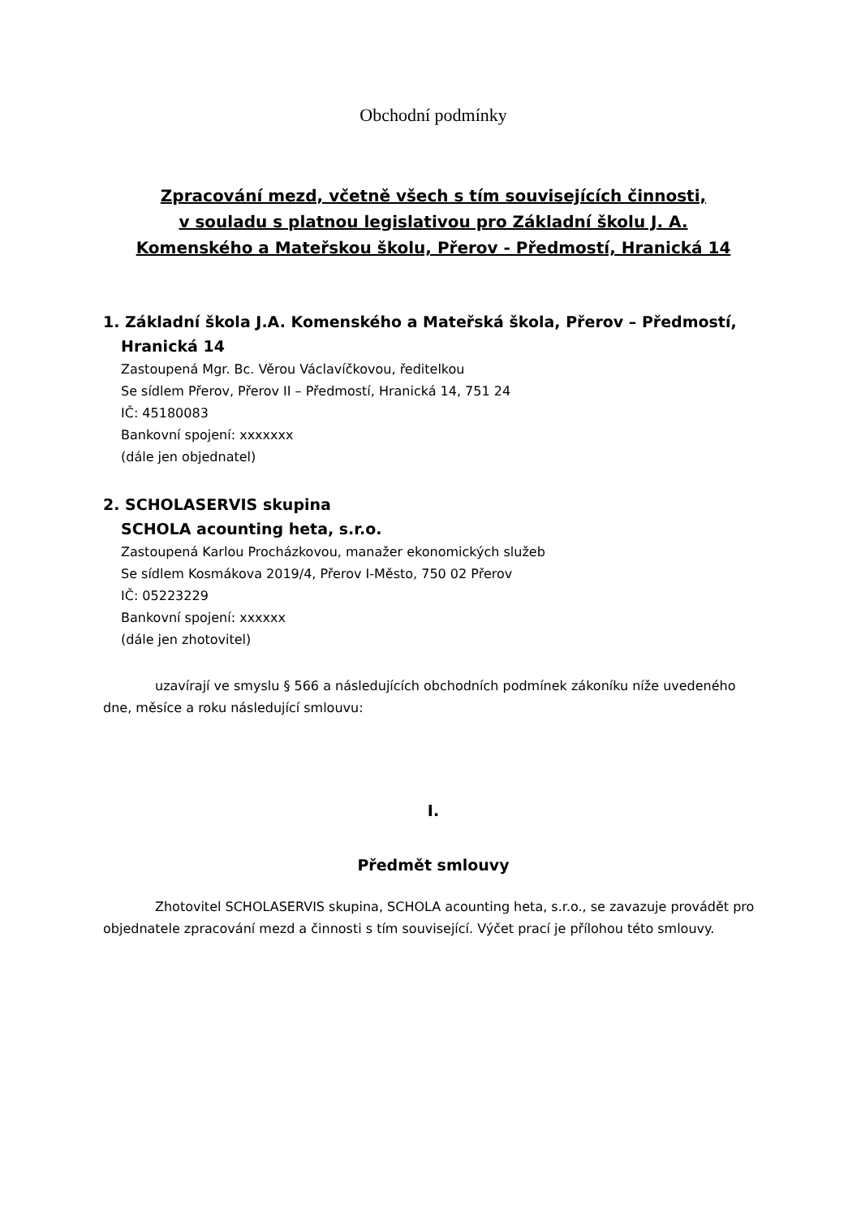Obchodní podmínky
Zpracování mezd, včetně všech s tím souvisejících činnosti,
v souladu s platnou legislativou pro Základní školu J. A.
Komenského a Mateřskou školu, Přerov - Předmostí, Hranická 14
1. Základní škola J.A. Komenského a Mateřská škola, Přerov – Předmostí,
Hranická 14
Zastoupená Mgr. Bc. Věrou Václavíčkovou, ředitelkou
Se sídlem Přerov, Přerov II – Předmostí, Hranická 14, 751 24
IČ: 45180083
Bankovní spojení: xxxxxxx
(dále jen objednatel)
2. SCHOLASERVIS skupina
SCHOLA acounting heta, s.r.o.
Zastoupená Karlou Procházkovou, manažer ekonomických služeb
Se sídlem Kosmákova 2019/4, Přerov I-Město, 750 02 Přerov
IČ: 05223229
Bankovní spojení: xxxxxx
(dále jen zhotovitel)
uzavírají ve smyslu § 566 a následujících obchodních podmínek zákoníku níže uvedeného dne, měsíce a roku následující smlouvu:
I.
Předmět smlouvy
Zhotovitel SCHOLASERVIS skupina, SCHOLA acounting heta, s.r.o., se zavazuje provádět pro objednatele zpracování mezd a činnosti s tím související. Výčet prací je přílohou této smlouvy.